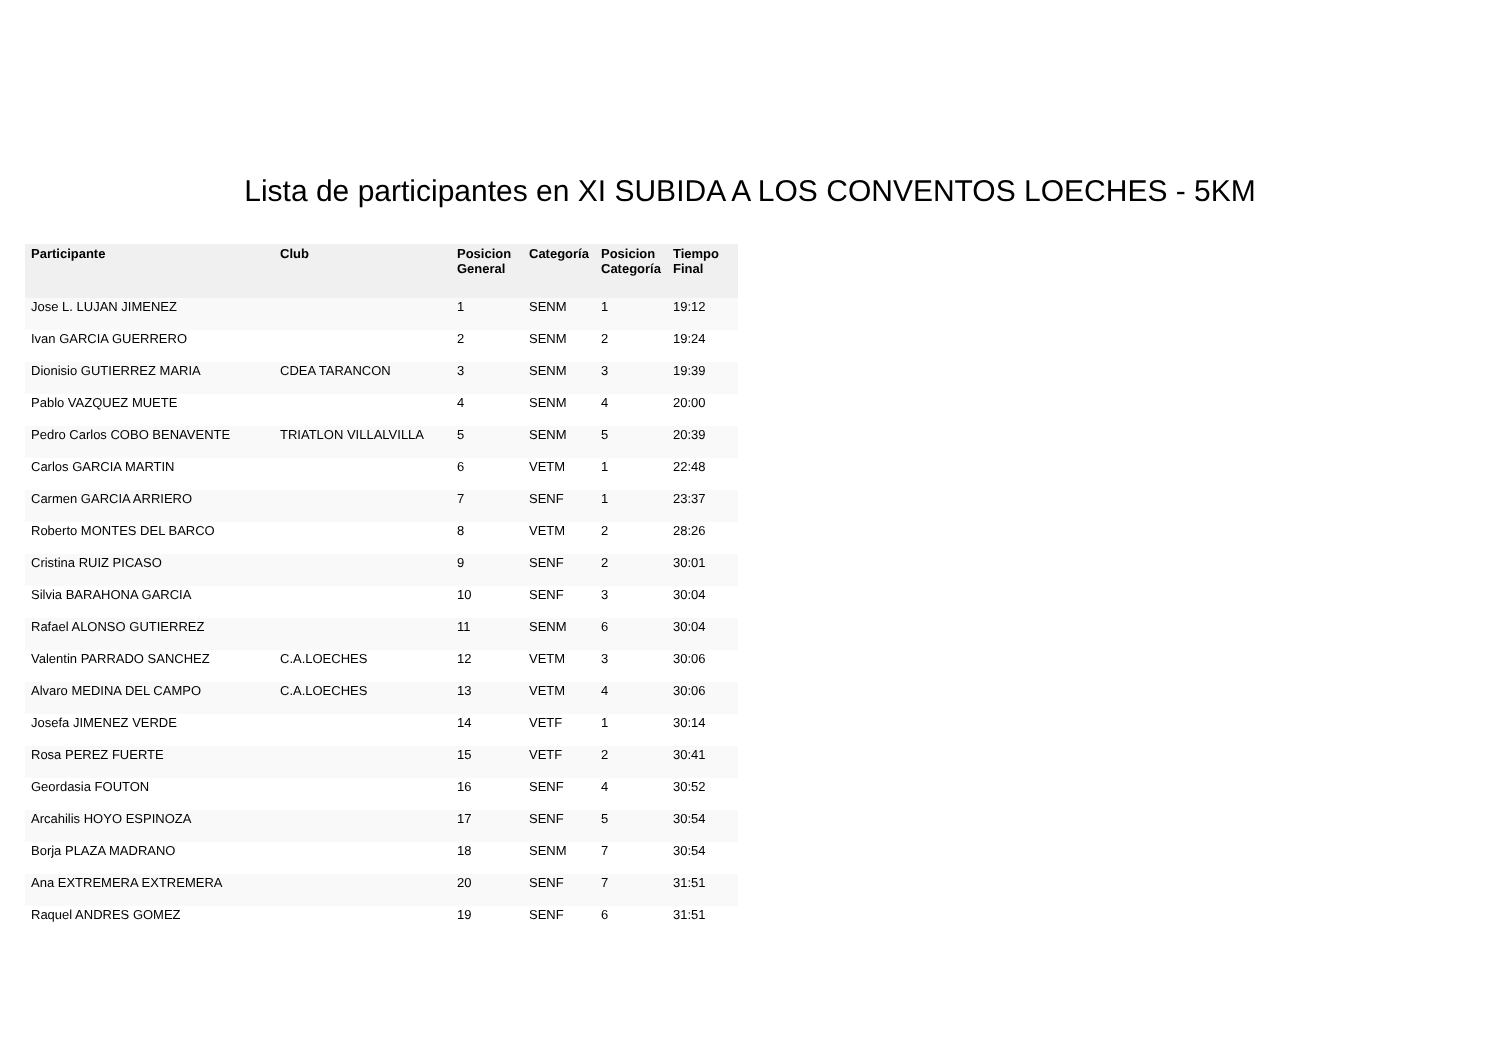Lista de participantes en XI SUBIDA A LOS CONVENTOS LOECHES - 5KM
| Participante | Club | Posicion General | Categoría | Posicion Categoría | Tiempo Final |
| --- | --- | --- | --- | --- | --- |
| Jose L. LUJAN JIMENEZ | | 1 | SENM | 1 | 19:12 |
| Ivan GARCIA GUERRERO | | 2 | SENM | 2 | 19:24 |
| Dionisio GUTIERREZ MARIA | CDEA TARANCON | 3 | SENM | 3 | 19:39 |
| Pablo VAZQUEZ MUETE | | 4 | SENM | 4 | 20:00 |
| Pedro Carlos COBO BENAVENTE | TRIATLON VILLALVILLA | 5 | SENM | 5 | 20:39 |
| Carlos GARCIA MARTIN | | 6 | VETM | 1 | 22:48 |
| Carmen GARCIA ARRIERO | | 7 | SENF | 1 | 23:37 |
| Roberto MONTES DEL BARCO | | 8 | VETM | 2 | 28:26 |
| Cristina RUIZ PICASO | | 9 | SENF | 2 | 30:01 |
| Silvia BARAHONA GARCIA | | 10 | SENF | 3 | 30:04 |
| Rafael ALONSO GUTIERREZ | | 11 | SENM | 6 | 30:04 |
| Valentin PARRADO SANCHEZ | C.A.LOECHES | 12 | VETM | 3 | 30:06 |
| Alvaro MEDINA DEL CAMPO | C.A.LOECHES | 13 | VETM | 4 | 30:06 |
| Josefa JIMENEZ VERDE | | 14 | VETF | 1 | 30:14 |
| Rosa PEREZ FUERTE | | 15 | VETF | 2 | 30:41 |
| Geordasia FOUTON | | 16 | SENF | 4 | 30:52 |
| Arcahilis HOYO ESPINOZA | | 17 | SENF | 5 | 30:54 |
| Borja PLAZA MADRANO | | 18 | SENM | 7 | 30:54 |
| Ana EXTREMERA EXTREMERA | | 20 | SENF | 7 | 31:51 |
| Raquel ANDRES GOMEZ | | 19 | SENF | 6 | 31:51 |